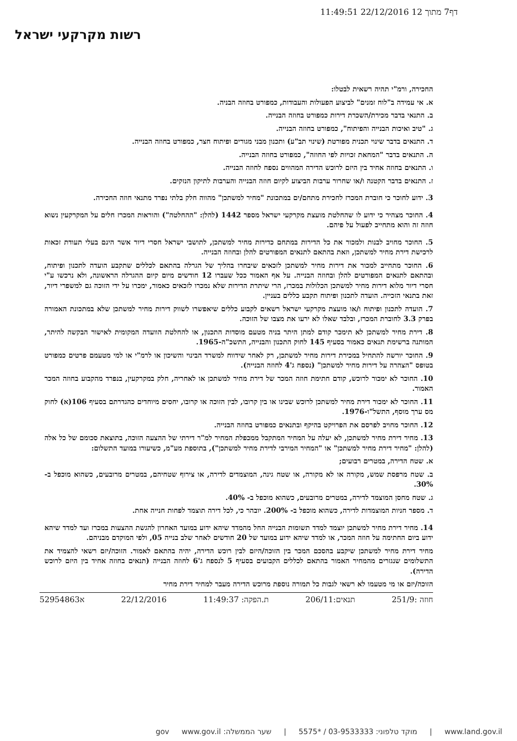דף7 מתוך 12 22/12/2016 11:49:51
רשות מקרקעי ישראל
החכירה, ורמ"י תהיה רשאית לבטלו:
א. אי עמידה ב"לוח זמנים" לביצוע הפעולות והעבודות, כמפורט בחוזה הבניה.
ב. התנאי בדבר מכירת/השכרת דירות כמפורט בחוזה הבנייה.
ג. "טיב ואיכות הבנייה והפיתוח", כמפורט בחוזה הבנייה.
ד. התנאים בדבר שינוי תכנית מפורטת (שינוי תב"ע) ותכנון מבני מגורים ופיתוח חצר, כמפורט בחוזה הבנייה.
ה. התנאים בדבר "המחאת זכויות לפי החוזה", כמפורט בחוזה הבנייה.
ו. התנאים בחוזה אחיד בין היזם לרוכש הדירה המהווים נספח לחוזה הבנייה.
ז. התנאים בדבר הקטנה ו/או שחרור ערבות הביצוע לקיום חוזה הבנייה והערבות לתיקון הנזקים.
3. ידוע לחוכר כי חוברת המכרז לחכירת מתחם/ים במתכונת "מחיר למשתכן" מהווה חלק בלתי נפרד מתנאי חוזה החכירה.
4. החוכר מצהיר כי ידוע לו שהחלטת מועצת מקרקעי ישראל מספר 1442 (להלן: "ההחלטה") והוראות המכרז חלים על המקרקעין נשוא חוזה זה והוא מתחייב לפעול על פיהם.
5. החוכר מחויב לבנות ולמכור את כל הדירות במתחם כדירות מחיר למשתכן, לתושבי ישראל חסרי דיור אשר הינם בעלי תעודת זכאות לרכישת דירת מחיר למשתכן, וזאת בהתאם לתנאים המפורטים להלן ובחוזה הבנייה.
6. החוכר מתחייב למכור את דירות מחיר למשתכן לזכאים שיבחרו בהליך של הגרלה בהתאם לכללים שתקבע הועדה לתכנון ופיתוח, ובהתאם לתנאים המפורטים להלן ובחוזה הבנייה. על אף האמור ככל שעברו 12 חודשים מיום קיום ההגרלה הראשונה, ולא נרכשו ע"י חסרי דיור מלוא דירות מחיר למשתכן הכלולות במכרז, הרי שיתרת הדירות שלא נמכרו לזכאים כאמור, ימכרו על ידי הזוכה גם למשפרי דיור, זאת בתנאי הזכייה. הועדה לתכנון ופיתוח תקבע כללים בעניין.
7. הועדה לתכנון ופיתוח ו/או מועצת מקרקעי ישראל רשאים לקבוע כללים שיאפשרו לשווק דירות מחיר למשתכן שלא במתכונת האמורה בפרק 3.3 לחוברת המכרז, ובלבד שאלו לא ירעו את מצבו של הזוכה.
8. דירת מחיר למשתכן לא תימכר קודם למתן היתר בניה מטעם מוסדות התכנון, או להחלטת הוועדה המקומית לאישור הבקשה להיתר, המותנה ברשימת תנאים כאמור בסעיף 145 לחוק התכנון והבנייה, התשכ"ה-1965.
9. החוכר יורשה להתחיל במכירת דירות מחיר למשתכן, רק לאחר שידווח למשרד הבינוי והשיכון או לרמ"י או למי מטעמם פרטים כמפורט בטופס "הצהרה על דירות מחיר למשתכן" (נספח ג'4 לחוזה הבנייה).
10. החוכר לא ימכור לרוכש, קודם חתימת חוזה המכר של דירת מחיר למשתכן או לאחריה, חלק במקרקעין, בנפרד מהקבוע בחוזה המכר האמור.
11. החוכר לא ימכור דירת מחיר למשתכן לרוכש שבינו או בין קרובו, לבין הזוכה או קרובו, יחסים מיוחדים כהגדרתם בסעיף 106(א) לחוק מס ערך מוסף, התשל"ו-1976.
12. החוכר מחויב לפרסם את הפרויקט בהיקף ובתנאים כמפורט בחוזה הבנייה.
13. מחיר דירת מחיר למשתכן, לא יעלה על המחיר המתקבל ממכפלת המחיר למ"ר דירתי של ההצעה הזוכה, בתוצאת סכומם של כל אלה (להלן: "מחיר דירת מחיר למשתכן" או "המחיר המירבי לדירת מחיר למשתכן"), בתוספת מע"מ, כשיעורו במועד התשלום:
א. שטח הדירה, במטרים רבועים;
ב. שטח מרפסת שמש, מקורה או לא מקורה, או שטח גינה, המוצמדים לדירה, או צירוף שטחיהם, במטרים מרובעים, כשהוא מוכפל ב- 30%.
ג. שטח מחסן המוצמד לדירה, במטרים מרובעים, כשהוא מוכפל ב- 40%.
ד. מספר חניות המוצמדות לדירה, כשהוא מוכפל ב- 200%. יובהר כי, לכל דירה תוצמד לפחות חנייה אחת.
14. מחיר דירת מחיר למשתכן יוצמד למדד תשומות הבנייה החל מהמדד שיהא ידוע במועד האחרון להגשת ההצעות במכרז ועד למדד שיהא ידוע ביום החתימה על חוזה המכר, או למדד שיהא ידוע במועד של 20 חודשים לאחר שלב בנייה 05, ולפי המוקדם מבניהם.
מחיר דירת מחיר למשתכן שיקבע בהסכם המכר בין הזוכה/היזם לבין רוכש הדירה, יהיה בהתאם לאמור. הזוכה/יזם רשאי להצמיד את התשלומים שנגזרים מהמחיר האמור בהתאם לכללים הקבועים בסעיף 5 לנספח ג'6 לחוזה הבנייה (תנאים בחוזה אחיד בין היזם לרוכש הדירה).
הזוכה/יזם או מי מטעמו לא רשאי לגבות כל תמורה נוספת מרוכש הדירה מעבר למחיר דירת מחיר
חוזה :251/9 תנאים:206/11 ת.הפקה: 11:49:37 22/12/2016 א52954863
www.land.gov.il | מוקד טלפוני: 03-9533333 / *5575 | שער הממשלה: www.gov.il gov